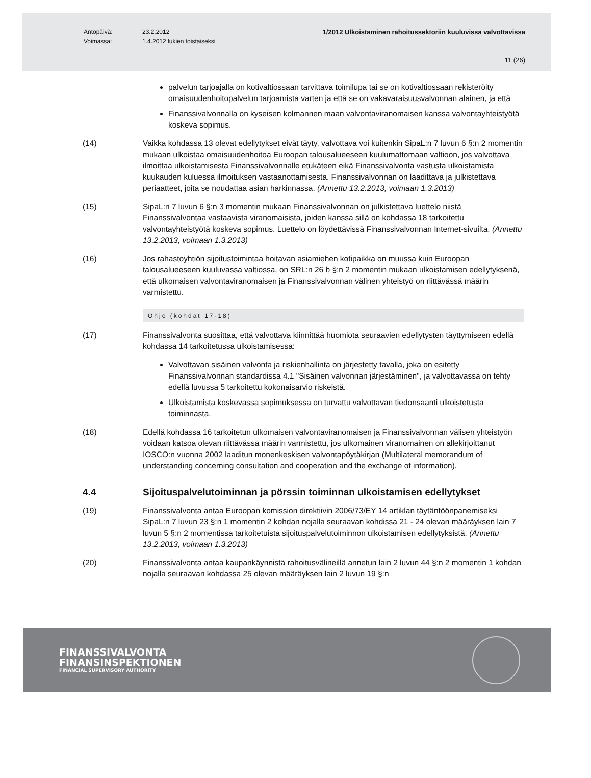Antopäivä: 23.2.2012 1/2012 Ulkoistaminen rahoitussektoriin kuuluvissa valvottavissa
Voimassa: 1.4.2012 lukien toistaiseksi
11 (26)
palvelun tarjoajalla on kotivaltiossaan tarvittava toimilupa tai se on kotivaltiossaan rekisteröity omaisuudenhoitopalvelun tarjoamista varten ja että se on vakavaraisuusvalvonnan alainen, ja että
Finanssivalvonnalla on kyseisen kolmannen maan valvontaviranomaisen kanssa valvontayhteistyötä koskeva sopimus.
(14) Vaikka kohdassa 13 olevat edellytykset eivät täyty, valvottava voi kuitenkin SipaL:n 7 luvun 6 §:n 2 momentin mukaan ulkoistaa omaisuudenhoitoa Euroopan talousalueeseen kuulumattomaan valtioon, jos valvottava ilmoittaa ulkoistamisesta Finanssivalvonnalle etukäteen eikä Finanssivalvonta vastusta ulkoistamista kuukauden kuluessa ilmoituksen vastaanottamisesta. Finanssivalvonnan on laadittava ja julkistettava periaatteet, joita se noudattaa asian harkinnassa. (Annettu 13.2.2013, voimaan 1.3.2013)
(15) SipaL:n 7 luvun 6 §:n 3 momentin mukaan Finanssivalvonnan on julkistettava luettelo niistä Finanssivalvontaa vastaavista viranomaisista, joiden kanssa sillä on kohdassa 18 tarkoitettu valvontayhteistyötä koskeva sopimus. Luettelo on löydettävissä Finanssivalvonnan Internet-sivuilta. (Annettu 13.2.2013, voimaan 1.3.2013)
(16) Jos rahastoyhtiön sijoitustoimintaa hoitavan asiamiehen kotipaikka on muussa kuin Euroopan talousalueeseen kuuluvassa valtiossa, on SRL:n 26 b §:n 2 momentin mukaan ulkoistamisen edellytyksenä, että ulkomaisen valvontaviranomaisen ja Finanssivalvonnan välinen yhteistyö on riittävässä määrin varmistettu.
Ohje (kohdat 17-18)
(17) Finanssivalvonta suosittaa, että valvottava kiinnittää huomiota seuraavien edellytysten täyttymiseen edellä kohdassa 14 tarkoitetussa ulkoistamisessa:
Valvottavan sisäinen valvonta ja riskienhallinta on järjestetty tavalla, joka on esitetty Finanssivalvonnan standardissa 4.1 "Sisäinen valvonnan järjestäminen", ja valvottavassa on tehty edellä luvussa 5 tarkoitettu kokonaisarvio riskeistä.
Ulkoistamista koskevassa sopimuksessa on turvattu valvottavan tiedonsaanti ulkoistetusta toiminnasta.
(18) Edellä kohdassa 16 tarkoitetun ulkomaisen valvontaviranomaisen ja Finanssivalvonnan välisen yhteistyön voidaan katsoa olevan riittävässä määrin varmistettu, jos ulkomainen viranomainen on allekirjoittanut IOSCO:n vuonna 2002 laaditun monenkeskisen valvontapöytäkirjan (Multilateral memorandum of understanding concerning consultation and cooperation and the exchange of information).
4.4 Sijoituspalvelutoiminnan ja pörssin toiminnan ulkoistamisen edellytykset
(19) Finanssivalvonta antaa Euroopan komission direktiivin 2006/73/EY 14 artiklan täytäntöönpanemiseksi SipaL:n 7 luvun 23 §:n 1 momentin 2 kohdan nojalla seuraavan kohdissa 21 - 24 olevan määräyksen lain 7 luvun 5 §:n 2 momentissa tarkoitetuista sijoituspalvelutoiminnon ulkoistamisen edellytyksistä. (Annettu 13.2.2013, voimaan 1.3.2013)
(20) Finanssivalvonta antaa kaupankäynnistä rahoitusvälineillä annetun lain 2 luvun 44 §:n 2 momentin 1 kohdan nojalla seuraavan kohdassa 25 olevan määräyksen lain 2 luvun 19 §:n
FINANSSIVALVONTA
FINANSINSPEKTIONEN
FINANCIAL SUPERVISORY AUTHORITY